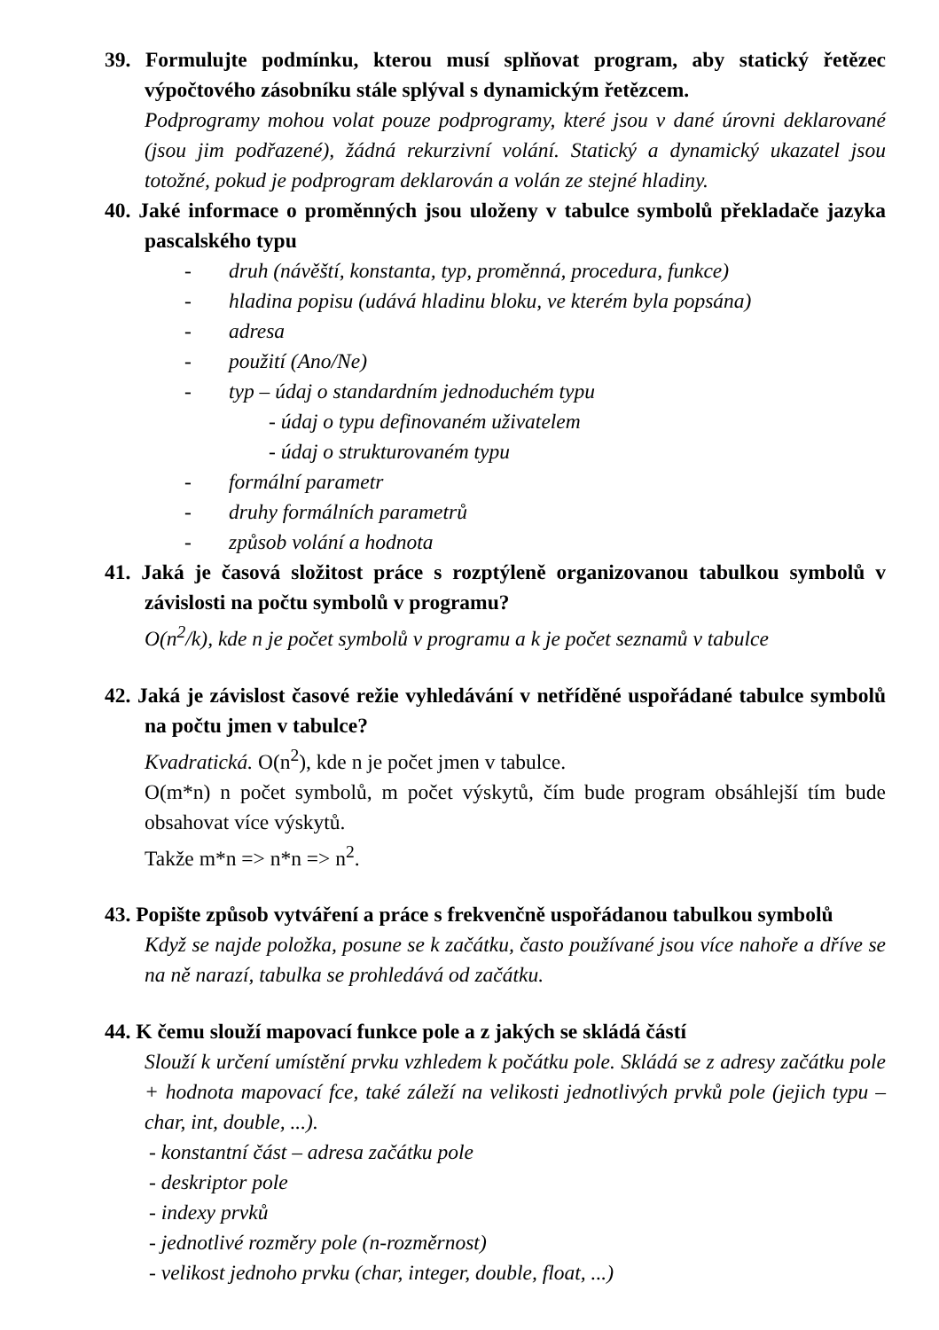39. Formulujte podmínku, kterou musí splňovat program, aby statický řetězec výpočtového zásobníku stále splýval s dynamickým řetězcem.
Podprogramy mohou volat pouze podprogramy, které jsou v dané úrovni deklarované (jsou jim podřazené), žádná rekurzivní volání. Statický a dynamický ukazatel jsou totožné, pokud je podprogram deklarován a volán ze stejné hladiny.
40. Jaké informace o proměnných jsou uloženy v tabulce symbolů překladače jazyka pascalského typu
- druh (návěští, konstanta, typ, proměnná, procedura, funkce)
- hladina popisu (udává hladinu bloku, ve kterém byla popsána)
- adresa
- použití (Ano/Ne)
- typ – údaj o standardním jednoduchém typu
- údaj o typu definovaném uživatelem
- údaj o strukturovaném typu
- formální parametr
- druhy formálních parametrů
- způsob volání a hodnota
41. Jaká je časová složitost práce s rozptýleně organizovanou tabulkou symbolů v závislosti na počtu symbolů v programu?
O(n<sup>2</sup>/k), kde n je počet symbolů v programu a k je počet seznamů v tabulce
42. Jaká je závislost časové režie vyhledávání v netříděné uspořádané tabulce symbolů na počtu jmen v tabulce?
Kvadratická. O(n<sup>2</sup>), kde n je počet jmen v tabulce.
O(m*n) n počet symbolů, m počet výskytů, čím bude program obsáhlejší tím bude obsahovat více výskytů.
Takže m*n => n*n => n<sup>2</sup>.
43. Popište způsob vytváření a práce s frekvenčně uspořádanou tabulkou symbolů
Když se najde položka, posune se k začátku, často používané jsou více nahoře a dříve se na ně narazí, tabulka se prohledává od začátku.
44. K čemu slouží mapovací funkce pole a z jakých se skládá částí
Slouží k určení umístění prvku vzhledem k počátku pole. Skládá se z adresy začátku pole + hodnota mapovací fce, také záleží na velikosti jednotlivých prvků pole (jejich typu – char, int, double, ...).
- konstantní část – adresa začátku pole
- deskriptor pole
- indexy prvků
- jednotlivé rozměry pole (n-rozměrnost)
- velikost jednoho prvku (char, integer, double, float, ...)